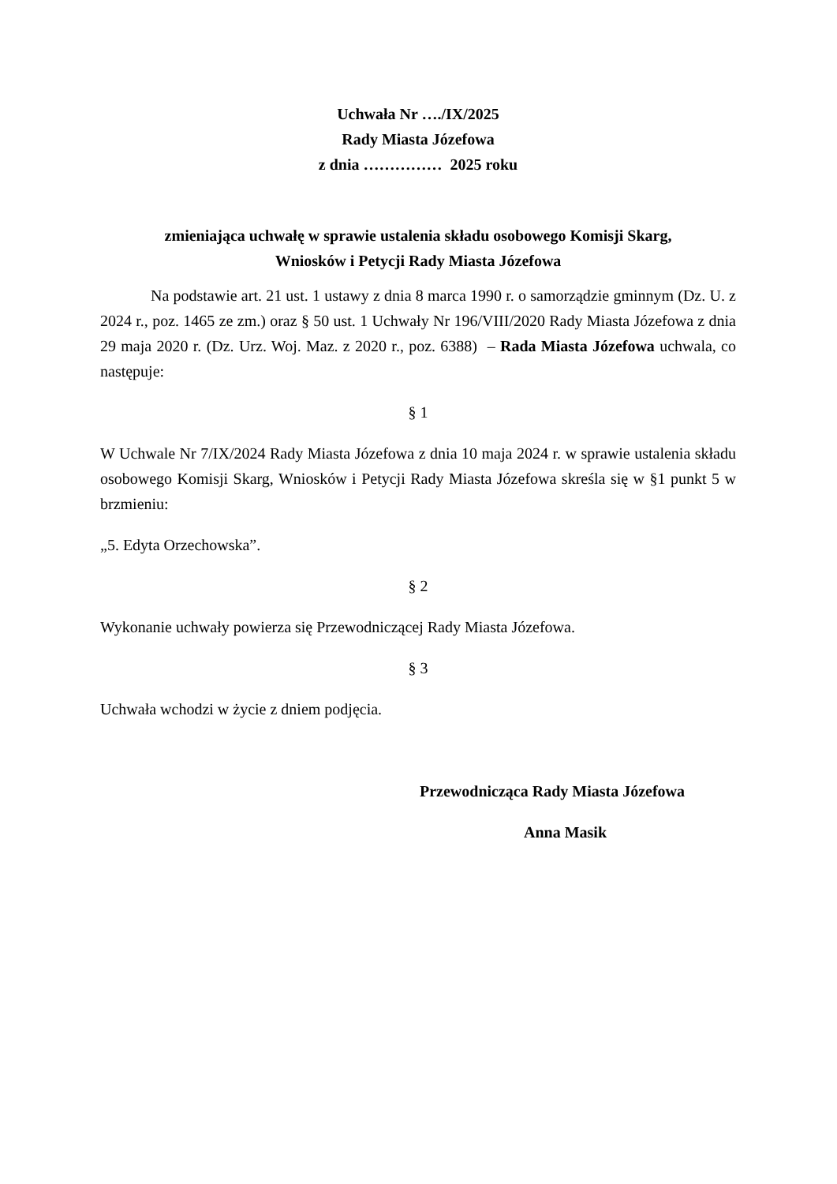Uchwała Nr …./IX/2025
Rady Miasta Józefowa
z dnia …………… 2025 roku
zmieniająca uchwałę w sprawie ustalenia składu osobowego Komisji Skarg,
Wniosków i Petycji Rady Miasta Józefowa
Na podstawie art. 21 ust. 1 ustawy z dnia 8 marca 1990 r. o samorządzie gminnym (Dz. U. z 2024 r., poz. 1465 ze zm.) oraz § 50 ust. 1 Uchwały Nr 196/VIII/2020 Rady Miasta Józefowa z dnia 29 maja 2020 r. (Dz. Urz. Woj. Maz. z 2020 r., poz. 6388) – Rada Miasta Józefowa uchwala, co następuje:
§ 1
W Uchwale Nr 7/IX/2024 Rady Miasta Józefowa z dnia 10 maja 2024 r. w sprawie ustalenia składu osobowego Komisji Skarg, Wniosków i Petycji Rady Miasta Józefowa skreśla się w §1 punkt 5 w brzmieniu:
„5. Edyta Orzechowska”.
§ 2
Wykonanie uchwały powierza się Przewodniczącej Rady Miasta Józefowa.
§ 3
Uchwała wchodzi w życie z dniem podjęcia.
Przewodnicząca Rady Miasta Józefowa
Anna Masik